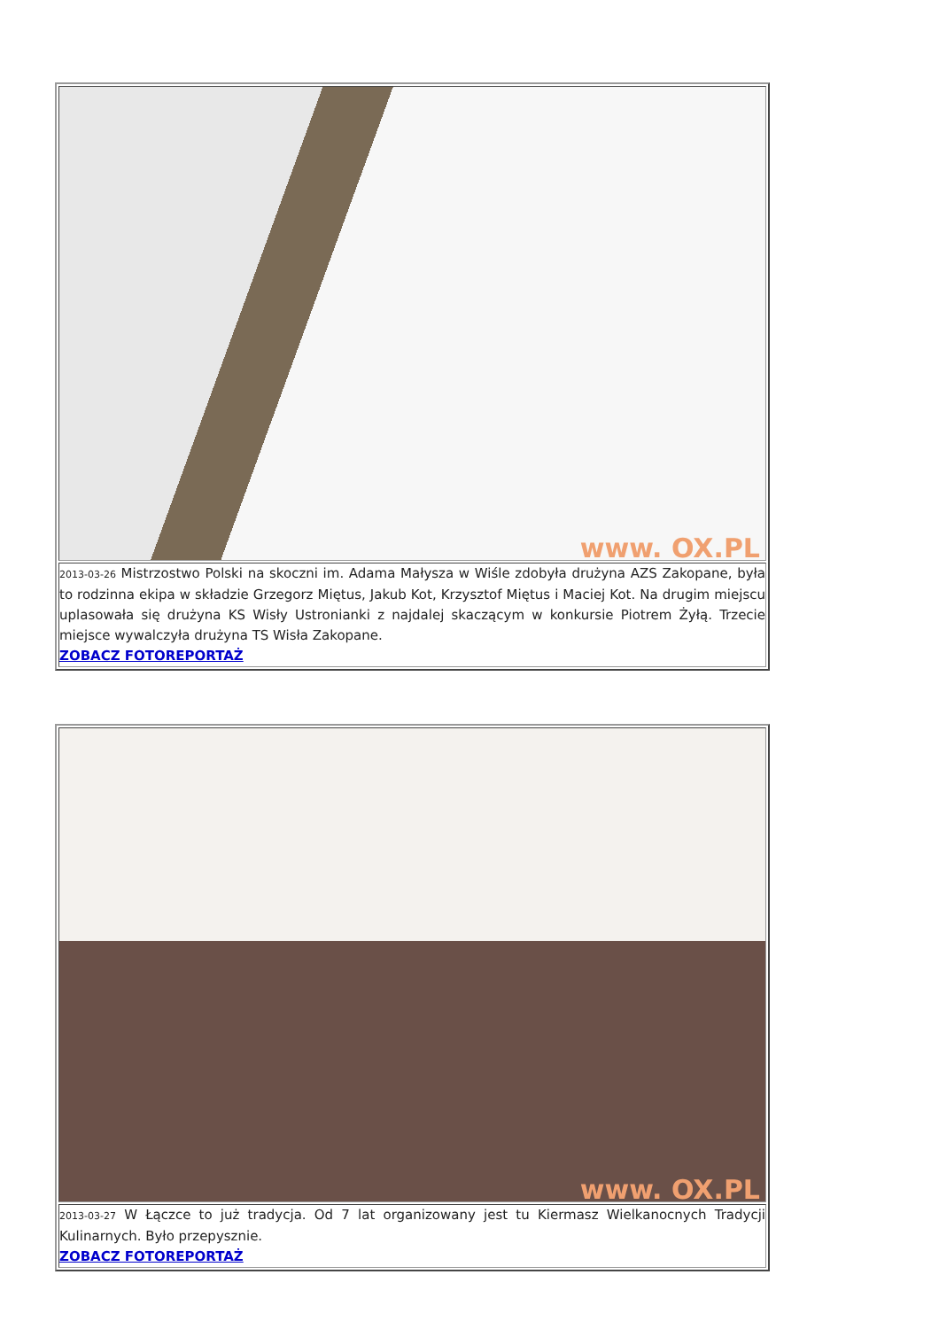| www. OX.PL |
| 2013-03-26 Mistrzostwo Polski na skoczni im. Adama Małysza w Wiśle zdobyła drużyna AZS Zakopane, była to rodzinna ekipa w składzie Grzegorz Miętus, Jakub Kot, Krzysztof Miętus i Maciej Kot. Na drugim miejscu uplasowała się drużyna KS Wisły Ustronianki z najdalej skaczącym w konkursie Piotrem Żyłą. Trzecie miejsce wywalczyła drużyna TS Wisła Zakopane. ZOBACZ FOTOREPORTAŻ |
| www. OX.PL |
| 2013-03-27 W Łączce to już tradycja. Od 7 lat organizowany jest tu Kiermasz Wielkanocnych Tradycji Kulinarnych. Było przepysznie. ZOBACZ FOTOREPORTAŻ |